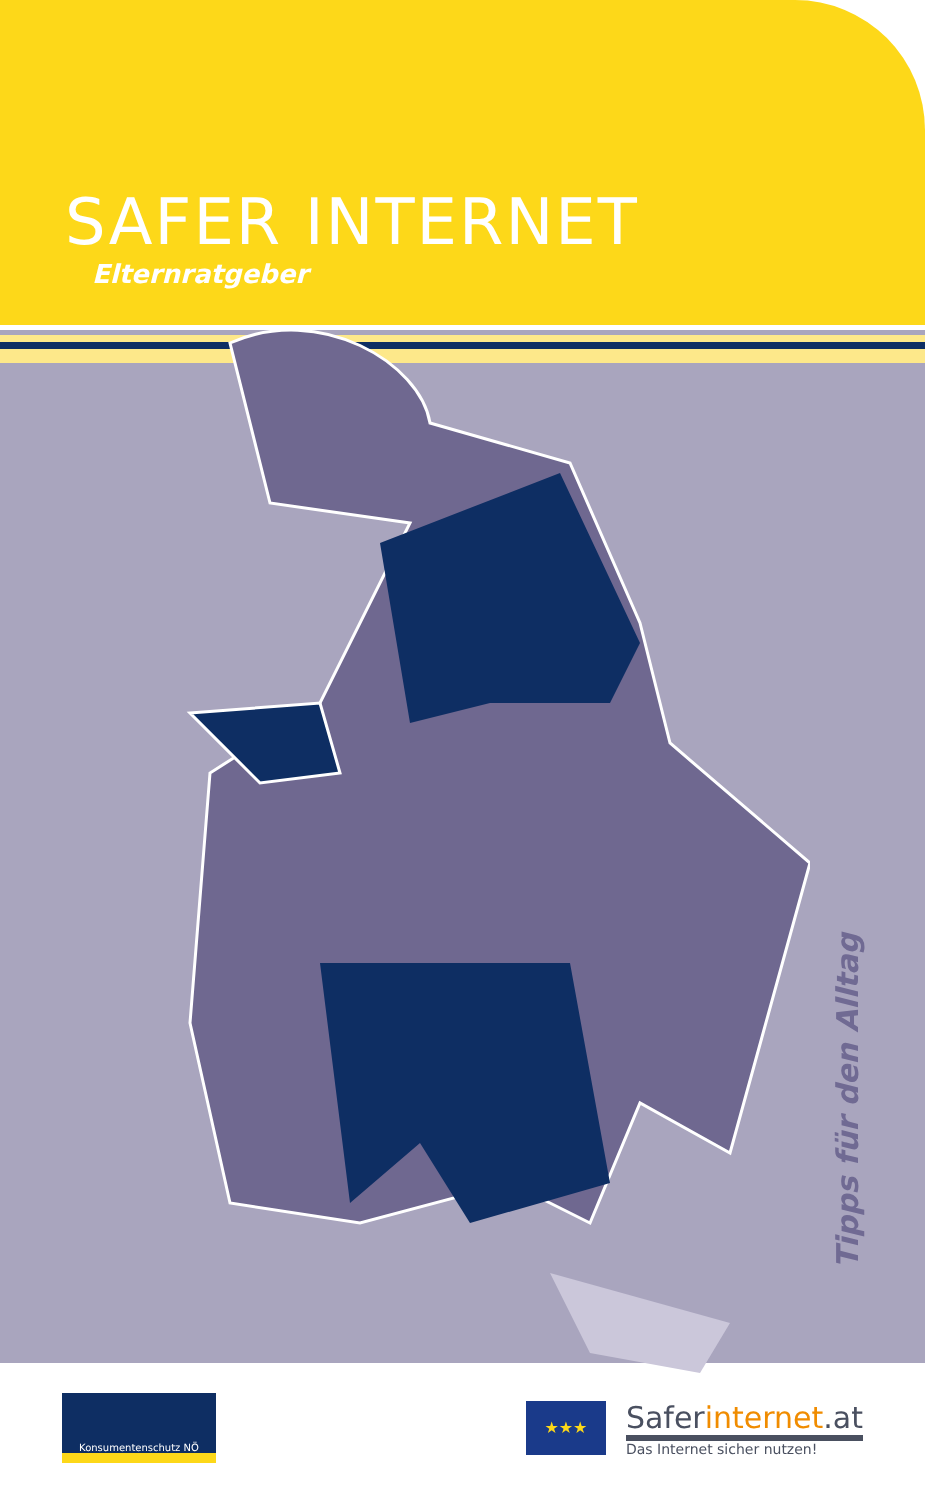SAFER INTERNET
Elternratgeber
Tipps für den Alltag
Konsumentenschutz NÖ
★★★
Saferinternet.at
Das Internet sicher nutzen!